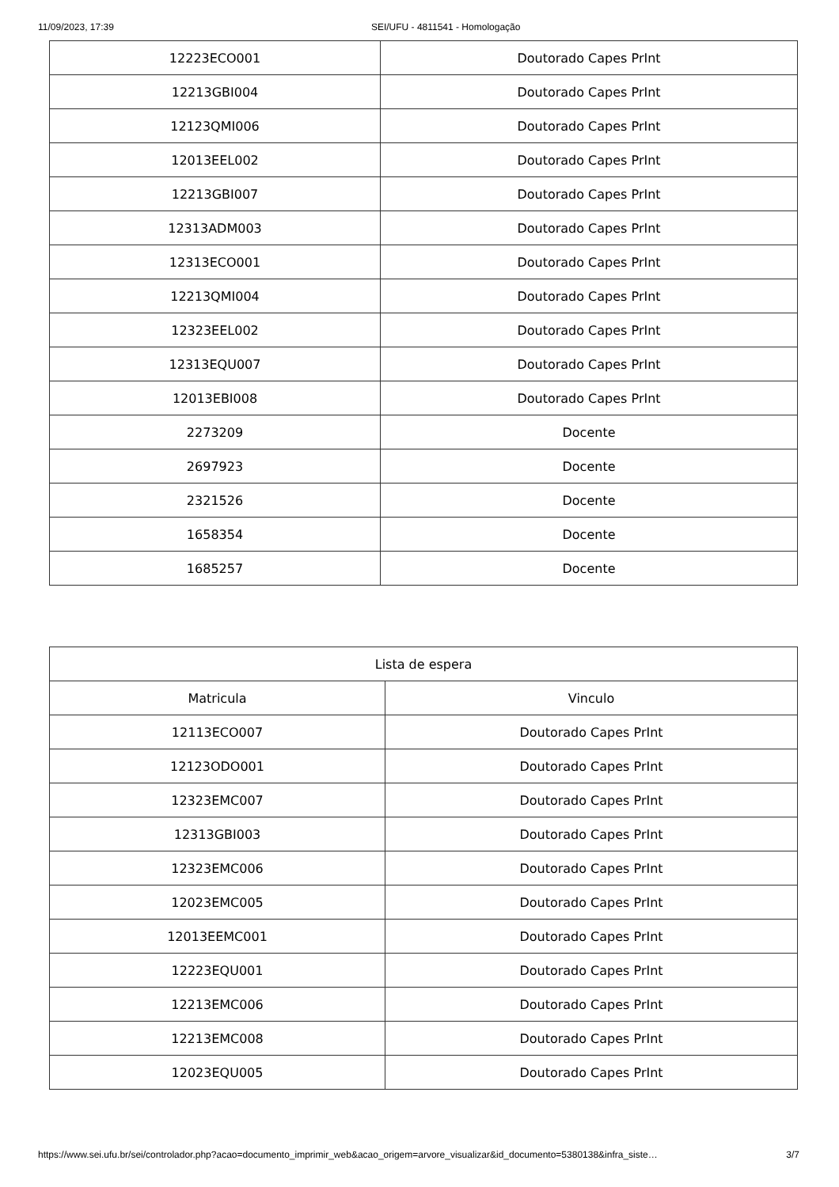11/09/2023, 17:39 SEI/UFU - 4811541 - Homologação
| 12223ECO001 | Doutorado Capes PrInt |
| 12213GBI004 | Doutorado Capes PrInt |
| 12123QMI006 | Doutorado Capes PrInt |
| 12013EEL002 | Doutorado Capes PrInt |
| 12213GBI007 | Doutorado Capes PrInt |
| 12313ADM003 | Doutorado Capes PrInt |
| 12313ECO001 | Doutorado Capes PrInt |
| 12213QMI004 | Doutorado Capes PrInt |
| 12323EEL002 | Doutorado Capes PrInt |
| 12313EQU007 | Doutorado Capes PrInt |
| 12013EBI008 | Doutorado Capes PrInt |
| 2273209 | Docente |
| 2697923 | Docente |
| 2321526 | Docente |
| 1658354 | Docente |
| 1685257 | Docente |
| Lista de espera | |
| Matricula | Vinculo |
| 12113ECO007 | Doutorado Capes PrInt |
| 12123ODO001 | Doutorado Capes PrInt |
| 12323EMC007 | Doutorado Capes PrInt |
| 12313GBI003 | Doutorado Capes PrInt |
| 12323EMC006 | Doutorado Capes PrInt |
| 12023EMC005 | Doutorado Capes PrInt |
| 12013EEMC001 | Doutorado Capes PrInt |
| 12223EQU001 | Doutorado Capes PrInt |
| 12213EMC006 | Doutorado Capes PrInt |
| 12213EMC008 | Doutorado Capes PrInt |
| 12023EQU005 | Doutorado Capes PrInt |
https://www.sei.ufu.br/sei/controlador.php?acao=documento_imprimir_web&acao_origem=arvore_visualizar&id_documento=5380138&infra_siste… 3/7